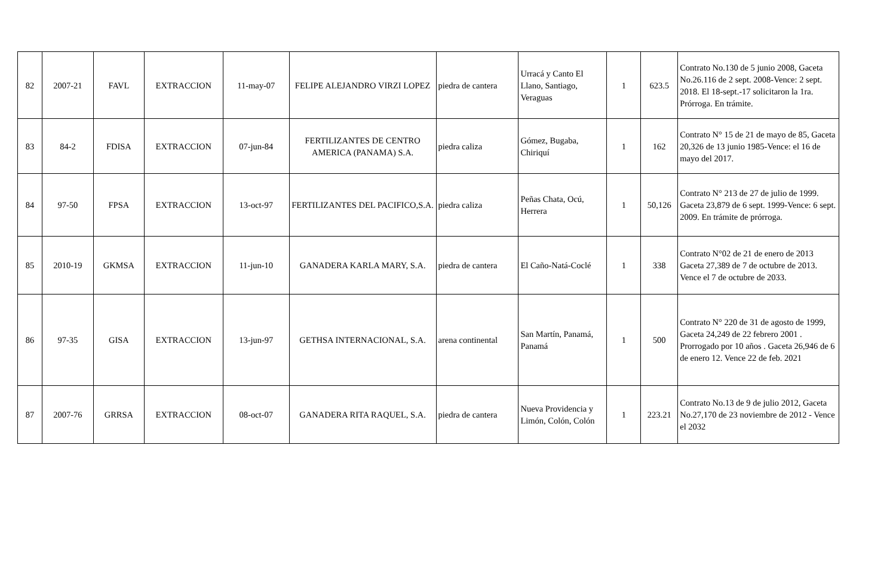| 82 | 2007-21 | FAVL | EXTRACCION | 11-may-07 | FELIPE ALEJANDRO VIRZI LOPEZ | piedra de cantera | Urracá y Canto El Llano, Santiago, Veraguas | 1 | 623.5 | Contrato No.130 de 5 junio 2008, Gaceta No.26.116 de 2 sept. 2008-Vence: 2 sept. 2018. El 18-sept.-17 solicitaron la 1ra. Prórroga. En trámite. |
| 83 | 84-2 | FDISA | EXTRACCION | 07-jun-84 | FERTILIZANTES DE CENTRO AMERICA (PANAMA) S.A. | piedra caliza | Gómez, Bugaba, Chiriquí | 1 | 162 | Contrato N° 15 de 21 de mayo de 85, Gaceta 20,326 de 13 junio 1985-Vence: el 16 de mayo del 2017. |
| 84 | 97-50 | FPSA | EXTRACCION | 13-oct-97 | FERTILIZANTES DEL PACIFICO,S.A. | piedra caliza | Peñas Chata, Ocú, Herrera | 1 | 50,126 | Contrato N° 213 de 27 de julio de 1999. Gaceta 23,879 de 6 sept. 1999-Vence: 6 sept. 2009. En trámite de prórroga. |
| 85 | 2010-19 | GKMSA | EXTRACCION | 11-jun-10 | GANADERA KARLA MARY, S.A. | piedra de cantera | El Caño-Natá-Coclé | 1 | 338 | Contrato N°02 de 21 de enero de 2013 Gaceta 27,389 de 7 de octubre de 2013. Vence el 7 de octubre de 2033. |
| 86 | 97-35 | GISA | EXTRACCION | 13-jun-97 | GETHSA INTERNACIONAL, S.A. | arena continental | San Martín, Panamá, Panamá | 1 | 500 | Contrato N° 220 de 31 de agosto de 1999, Gaceta 24,249 de 22 febrero 2001 . Prorrogado por 10 años . Gaceta 26,946 de 6 de enero 12. Vence 22 de feb. 2021 |
| 87 | 2007-76 | GRRSA | EXTRACCION | 08-oct-07 | GANADERA RITA RAQUEL, S.A. | piedra de cantera | Nueva Providencia y Limón, Colón, Colón | 1 | 223.21 | Contrato No.13 de 9 de julio 2012, Gaceta No.27,170 de 23 noviembre de 2012 - Vence el 2032 |